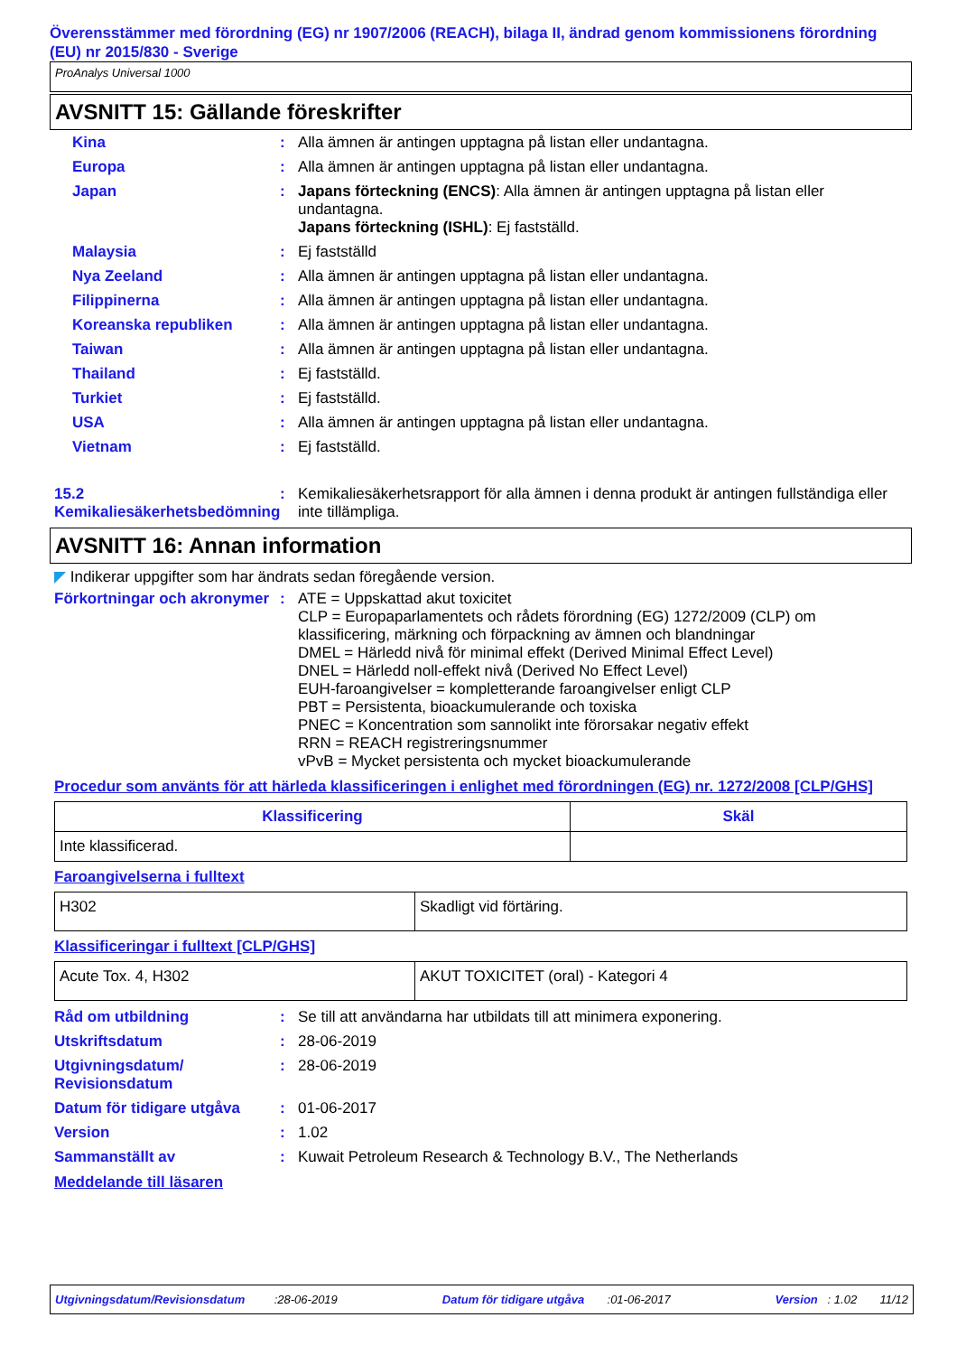Överensstämmer med förordning (EG) nr 1907/2006 (REACH), bilaga II, ändrad genom kommissionens förordning (EU) nr 2015/830 - Sverige
ProAnalys Universal 1000
AVSNITT 15: Gällande föreskrifter
Kina : Alla ämnen är antingen upptagna på listan eller undantagna.
Europa : Alla ämnen är antingen upptagna på listan eller undantagna.
Japan : Japans förteckning (ENCS): Alla ämnen är antingen upptagna på listan eller undantagna.
Japans förteckning (ISHL): Ej fastställd.
Malaysia : Ej fastställd
Nya Zeeland : Alla ämnen är antingen upptagna på listan eller undantagna.
Filippinerna : Alla ämnen är antingen upptagna på listan eller undantagna.
Koreanska republiken : Alla ämnen är antingen upptagna på listan eller undantagna.
Taiwan : Alla ämnen är antingen upptagna på listan eller undantagna.
Thailand : Ej fastställd.
Turkiet : Ej fastställd.
USA : Alla ämnen är antingen upptagna på listan eller undantagna.
Vietnam : Ej fastställd.
15.2 Kemikaliesäkerhetsbedömning
: Kemikaliesäkerhetsrapport för alla ämnen i denna produkt är antingen fullständiga eller inte tillämpliga.
AVSNITT 16: Annan information
◤ Indikerar uppgifter som har ändrats sedan föregående version.
Förkortningar och akronymer
: ATE = Uppskattad akut toxicitet
CLP = Europaparlamentets och rådets förordning (EG) 1272/2009 (CLP) om klassificering, märkning och förpackning av ämnen och blandningar
DMEL = Härledd nivå för minimal effekt (Derived Minimal Effect Level)
DNEL = Härledd noll-effekt nivå (Derived No Effect Level)
EUH-faroangivelser = kompletterande faroangivelser enligt CLP
PBT = Persistenta, bioackumulerande och toxiska
PNEC = Koncentration som sannolikt inte förorsakar negativ effekt
RRN = REACH registreringsnummer
vPvB = Mycket persistenta och mycket bioackumulerande
Procedur som använts för att härleda klassificeringen i enlighet med förordningen (EG) nr. 1272/2008 [CLP/GHS]
| Klassificering | Skäl |
| --- | --- |
| Inte klassificerad. | |
Faroangivelserna i fulltext
| H302 | Skadligt vid förtäring. |
Klassificeringar i fulltext [CLP/GHS]
| Acute Tox. 4, H302 | AKUT TOXICITET (oral) - Kategori 4 |
Råd om utbildning : Se till att användarna har utbildats till att minimera exponering.
Utskriftsdatum : 28-06-2019
Utgivningsdatum/ Revisionsdatum
: 28-06-2019
Datum för tidigare utgåva
: 01-06-2017
Version : 1.02
Sammanställt av : Kuwait Petroleum Research & Technology B.V., The Netherlands
Meddelande till läsaren
Utgivningsdatum/Revisionsdatum :28-06-2019 Datum för tidigare utgåva :01-06-2017 Version : 1.02 11/12